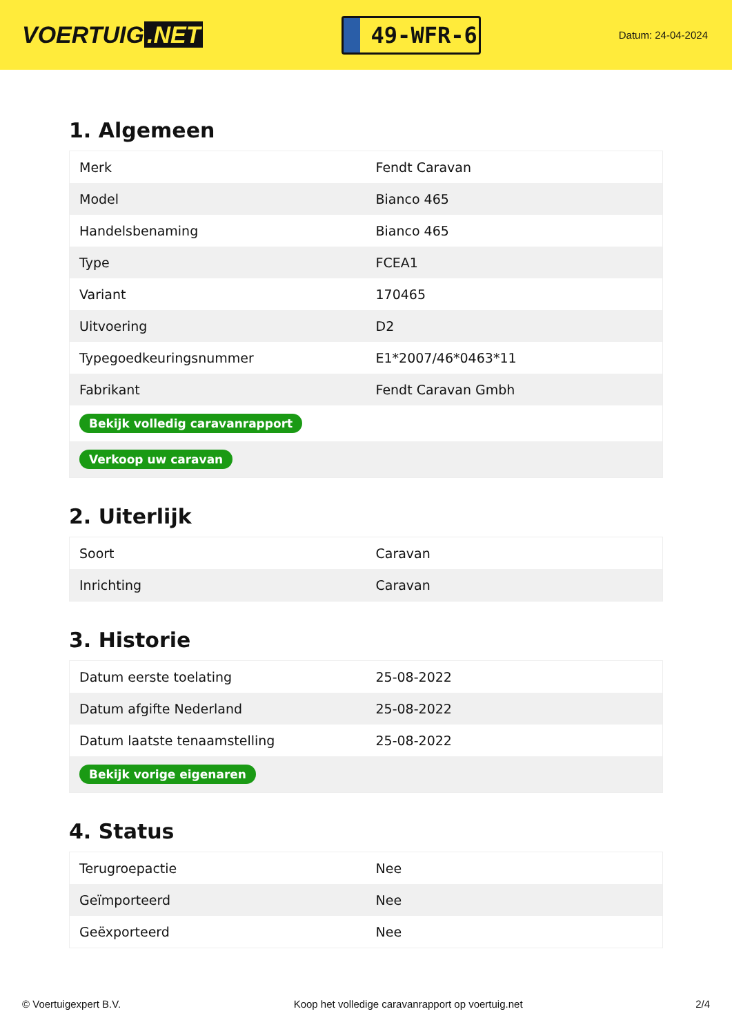VOERTUIG.NET
49-WFR-6
Datum: 24-04-2024
1. Algemeen
| Merk | Fendt Caravan |
| Model | Bianco 465 |
| Handelsbenaming | Bianco 465 |
| Type | FCEA1 |
| Variant | 170465 |
| Uitvoering | D2 |
| Typegoedkeuringsnummer | E1*2007/46*0463*11 |
| Fabrikant | Fendt Caravan Gmbh |
| Bekijk volledig caravanrapport | |
| Verkoop uw caravan | |
2. Uiterlijk
| Soort | Caravan |
| Inrichting | Caravan |
3. Historie
| Datum eerste toelating | 25-08-2022 |
| Datum afgifte Nederland | 25-08-2022 |
| Datum laatste tenaamstelling | 25-08-2022 |
| Bekijk vorige eigenaren | |
4. Status
| Terugroepactie | Nee |
| Geïmporteerd | Nee |
| Geëxporteerd | Nee |
© Voertuigexpert B.V. Koop het volledige caravanrapport op voertuig.net 2/4